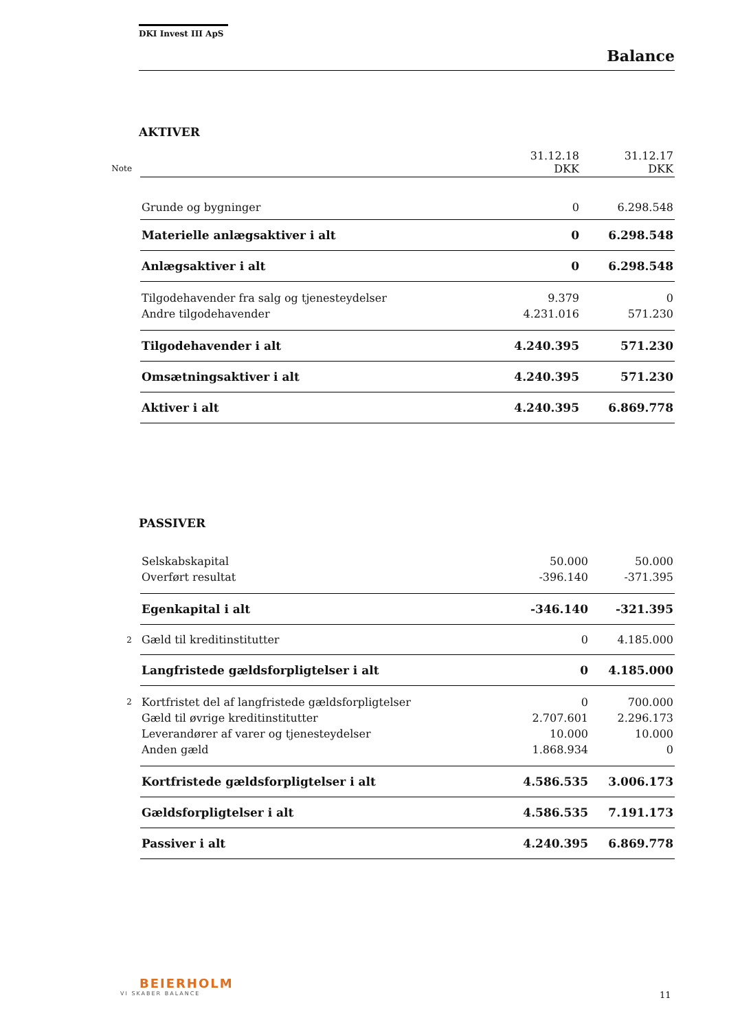DKI Invest III ApS
Balance
AKTIVER
| Note | | 31.12.18 DKK | 31.12.17 DKK |
| | Grunde og bygninger | 0 | 6.298.548 |
| | Materielle anlægsaktiver i alt | 0 | 6.298.548 |
| | Anlægsaktiver i alt | 0 | 6.298.548 |
| | Tilgodehavender fra salg og tjenesteydelser | 9.379 | 0 |
| | Andre tilgodehavender | 4.231.016 | 571.230 |
| | Tilgodehavender i alt | 4.240.395 | 571.230 |
| | Omsætningsaktiver i alt | 4.240.395 | 571.230 |
| | Aktiver i alt | 4.240.395 | 6.869.778 |
PASSIVER
| | Selskabskapital | 50.000 | 50.000 |
| | Overført resultat | -396.140 | -371.395 |
| | Egenkapital i alt | -346.140 | -321.395 |
| 2 | Gæld til kreditinstitutter | 0 | 4.185.000 |
| | Langfristede gældsforpligtelser i alt | 0 | 4.185.000 |
| 2 | Kortfristet del af langfristede gældsforpligtelser | 0 | 700.000 |
| | Gæld til øvrige kreditinstitutter | 2.707.601 | 2.296.173 |
| | Leverandører af varer og tjenesteydelser | 10.000 | 10.000 |
| | Anden gæld | 1.868.934 | 0 |
| | Kortfristede gældsforpligtelser i alt | 4.586.535 | 3.006.173 |
| | Gældsforpligtelser i alt | 4.586.535 | 7.191.173 |
| | Passiver i alt | 4.240.395 | 6.869.778 |
BEIERHOLM
VI SKABER BALANCE
11